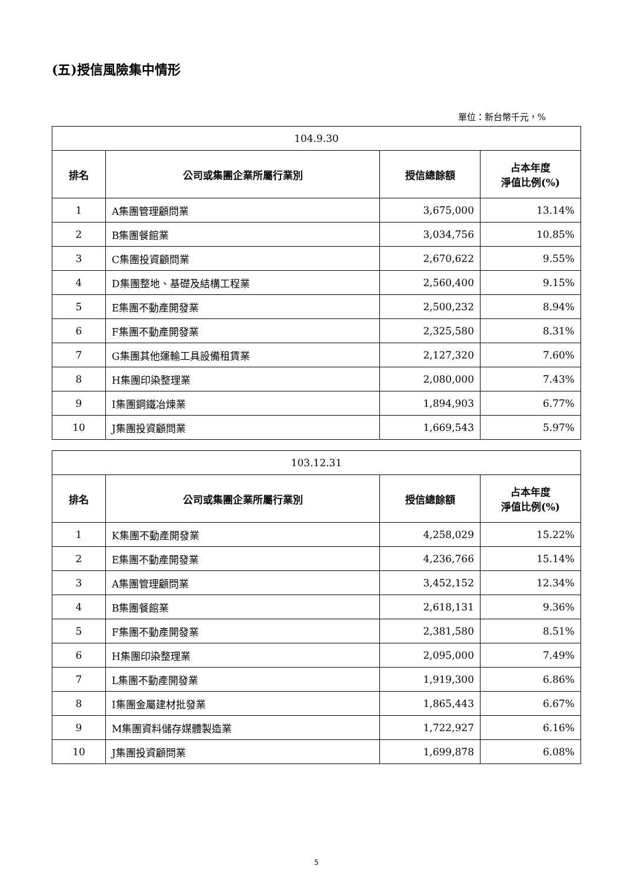(五)授信風險集中情形
單位：新台幣千元，%
| 104.9.30 | | | |
| 排名 | 公司或集團企業所屬行業別 | 授信總餘額 | 占本年度 淨值比例(%) |
| 1 | A集團管理顧問業 | 3,675,000 | 13.14% |
| 2 | B集團餐館業 | 3,034,756 | 10.85% |
| 3 | C集團投資顧問業 | 2,670,622 | 9.55% |
| 4 | D集團整地、基礎及結構工程業 | 2,560,400 | 9.15% |
| 5 | E集團不動產開發業 | 2,500,232 | 8.94% |
| 6 | F集團不動產開發業 | 2,325,580 | 8.31% |
| 7 | G集團其他運輸工具設備租賃業 | 2,127,320 | 7.60% |
| 8 | H集團印染整理業 | 2,080,000 | 7.43% |
| 9 | I集團鋼鐵冶煉業 | 1,894,903 | 6.77% |
| 10 | J集團投資顧問業 | 1,669,543 | 5.97% |
| 103.12.31 | | | |
| 排名 | 公司或集團企業所屬行業別 | 授信總餘額 | 占本年度 淨值比例(%) |
| 1 | K集團不動產開發業 | 4,258,029 | 15.22% |
| 2 | E集團不動產開發業 | 4,236,766 | 15.14% |
| 3 | A集團管理顧問業 | 3,452,152 | 12.34% |
| 4 | B集團餐館業 | 2,618,131 | 9.36% |
| 5 | F集團不動產開發業 | 2,381,580 | 8.51% |
| 6 | H集團印染整理業 | 2,095,000 | 7.49% |
| 7 | L集團不動產開發業 | 1,919,300 | 6.86% |
| 8 | I集團金屬建材批發業 | 1,865,443 | 6.67% |
| 9 | M集團資料儲存媒體製造業 | 1,722,927 | 6.16% |
| 10 | J集團投資顧問業 | 1,699,878 | 6.08% |
5